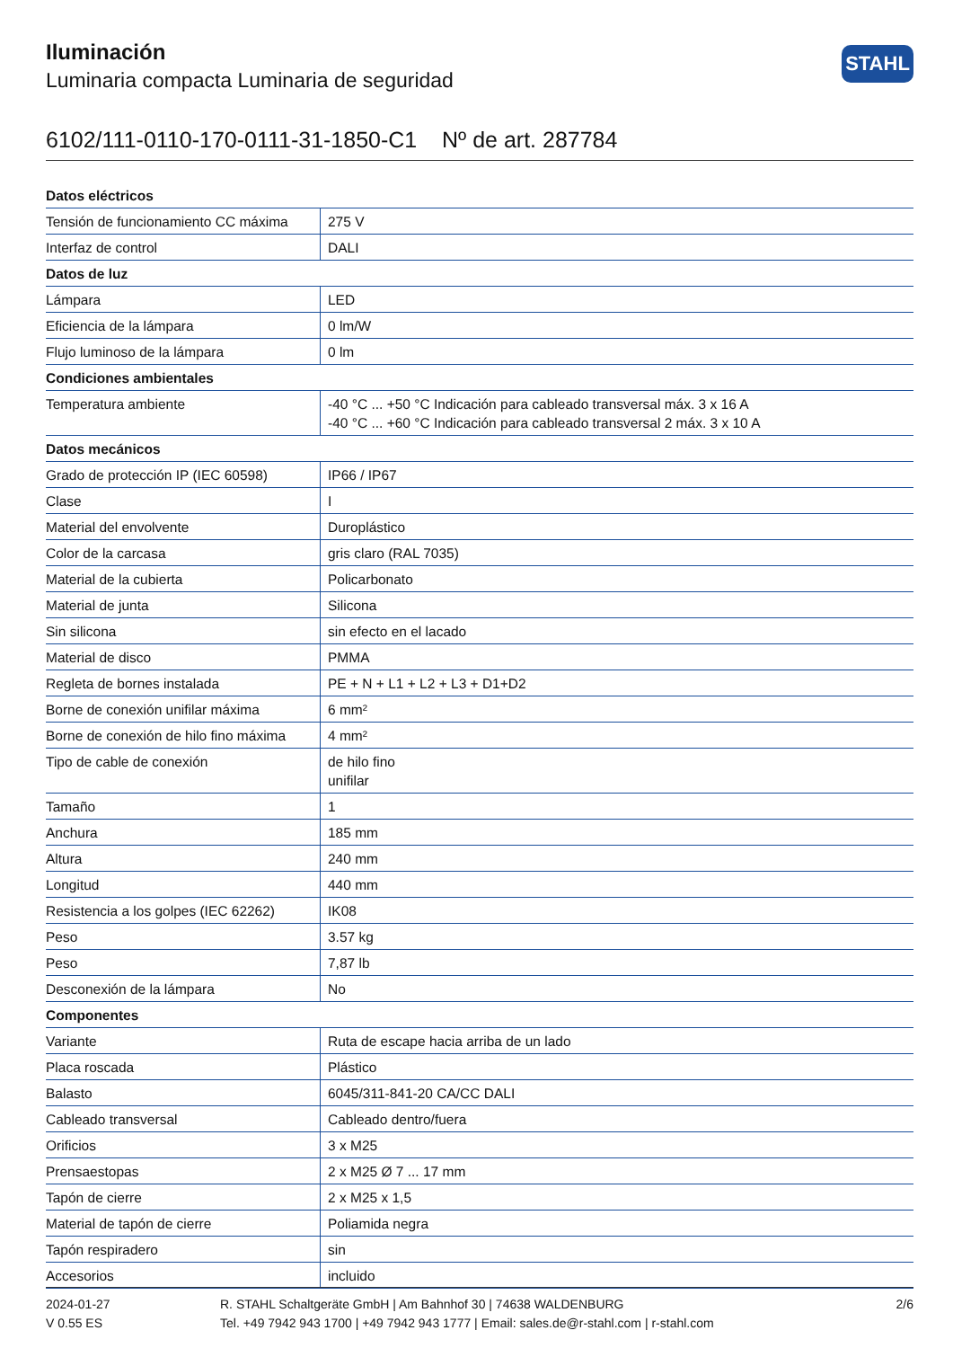Iluminación
Luminaria compacta Luminaria de seguridad
STAHL
6102/111-0110-170-0111-31-1850-C1 Nº de art. 287784
| Datos eléctricos | |
| --- | --- |
| Tensión de funcionamiento CC máxima | 275 V |
| Interfaz de control | DALI |
| Datos de luz | |
| Lámpara | LED |
| Eficiencia de la lámpara | 0 lm/W |
| Flujo luminoso de la lámpara | 0 lm |
| Condiciones ambientales | |
| Temperatura ambiente | -40 °C ... +50 °C Indicación para cableado transversal máx. 3 x 16 A -40 °C ... +60 °C Indicación para cableado transversal 2 máx. 3 x 10 A |
| Datos mecánicos | |
| Grado de protección IP (IEC 60598) | IP66 / IP67 |
| Clase | I |
| Material del envolvente | Duroplástico |
| Color de la carcasa | gris claro (RAL 7035) |
| Material de la cubierta | Policarbonato |
| Material de junta | Silicona |
| Sin silicona | sin efecto en el lacado |
| Material de disco | PMMA |
| Regleta de bornes instalada | PE + N + L1 + L2 + L3 + D1+D2 |
| Borne de conexión unifilar máxima | 6 mm² |
| Borne de conexión de hilo fino máxima | 4 mm² |
| Tipo de cable de conexión | de hilo fino unifilar |
| Tamaño | 1 |
| Anchura | 185 mm |
| Altura | 240 mm |
| Longitud | 440 mm |
| Resistencia a los golpes (IEC 62262) | IK08 |
| Peso | 3.57 kg |
| Peso | 7,87 lb |
| Desconexión de la lámpara | No |
| Componentes | |
| Variante | Ruta de escape hacia arriba de un lado |
| Placa roscada | Plástico |
| Balasto | 6045/311-841-20 CA/CC DALI |
| Cableado transversal | Cableado dentro/fuera |
| Orificios | 3 x M25 |
| Prensaestopas | 2 x M25 Ø 7 ... 17 mm |
| Tapón de cierre | 2 x M25 x 1,5 |
| Material de tapón de cierre | Poliamida negra |
| Tapón respiradero | sin |
| Accesorios | incluido |
2024-01-27
V 0.55 ES
R. STAHL Schaltgeräte GmbH | Am Bahnhof 30 | 74638 WALDENBURG
Tel. +49 7942 943 1700 | +49 7942 943 1777 | Email: sales.de@r-stahl.com | r-stahl.com
2/6